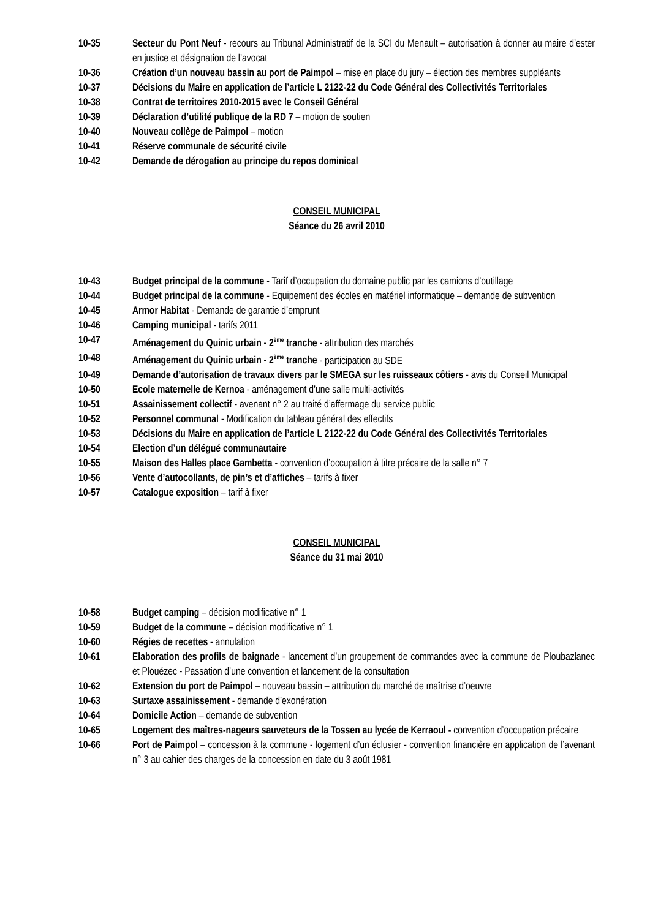10-35 Secteur du Pont Neuf - recours au Tribunal Administratif de la SCI du Menault – autorisation à donner au maire d’ester en justice et désignation de l’avocat
10-36 Création d’un nouveau bassin au port de Paimpol – mise en place du jury – élection des membres suppléants
10-37 Décisions du Maire en application de l’article L 2122-22 du Code Général des Collectivités Territoriales
10-38 Contrat de territoires 2010-2015 avec le Conseil Général
10-39 Déclaration d’utilité publique de la RD 7 – motion de soutien
10-40 Nouveau collège de Paimpol – motion
10-41 Réserve communale de sécurité civile
10-42 Demande de dérogation au principe du repos dominical
CONSEIL MUNICIPAL
Séance du 26 avril 2010
10-43 Budget principal de la commune - Tarif d’occupation du domaine public par les camions d’outillage
10-44 Budget principal de la commune - Equipement des écoles en matériel informatique – demande de subvention
10-45 Armor Habitat - Demande de garantie d’emprunt
10-46 Camping municipal - tarifs 2011
10-47 Aménagement du Quinic urbain - 2<sup>ème</sup> tranche - attribution des marchés
10-48 Aménagement du Quinic urbain - 2<sup>ème</sup> tranche - participation au SDE
10-49 Demande d’autorisation de travaux divers par le SMEGA sur les ruisseaux côtiers - avis du Conseil Municipal
10-50 Ecole maternelle de Kernoa - aménagement d’une salle multi-activités
10-51 Assainissement collectif - avenant n° 2 au traité d’affermage du service public
10-52 Personnel communal - Modification du tableau général des effectifs
10-53 Décisions du Maire en application de l’article L 2122-22 du Code Général des Collectivités Territoriales
10-54 Election d’un délégué communautaire
10-55 Maison des Halles place Gambetta - convention d’occupation à titre précaire de la salle n° 7
10-56 Vente d’autocollants, de pin’s et d’affiches – tarifs à fixer
10-57 Catalogue exposition – tarif à fixer
CONSEIL MUNICIPAL
Séance du 31 mai 2010
10-58 Budget camping – décision modificative n° 1
10-59 Budget de la commune – décision modificative n° 1
10-60 Régies de recettes - annulation
10-61 Elaboration des profils de baignade - lancement d’un groupement de commandes avec la commune de Ploubazlanec et Plouézec - Passation d’une convention et lancement de la consultation
10-62 Extension du port de Paimpol – nouveau bassin – attribution du marché de maîtrise d’oeuvre
10-63 Surtaxe assainissement - demande d’exonération
10-64 Domicile Action – demande de subvention
10-65 Logement des maîtres-nageurs sauveteurs de la Tossen au lycée de Kerraoul - convention d’occupation précaire
10-66 Port de Paimpol – concession à la commune - logement d’un éclusier - convention financière en application de l’avenant n° 3 au cahier des charges de la concession en date du 3 août 1981